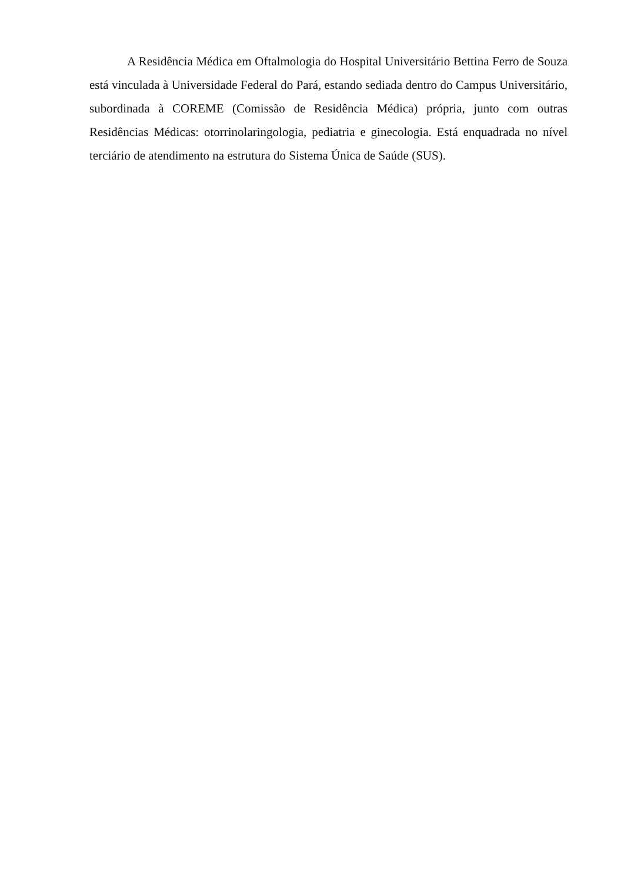A Residência Médica em Oftalmologia do Hospital Universitário Bettina Ferro de Souza está vinculada à Universidade Federal do Pará, estando sediada dentro do Campus Universitário, subordinada à COREME (Comissão de Residência Médica) própria, junto com outras Residências Médicas: otorrinolaringologia, pediatria e ginecologia. Está enquadrada no nível terciário de atendimento na estrutura do Sistema Única de Saúde (SUS).